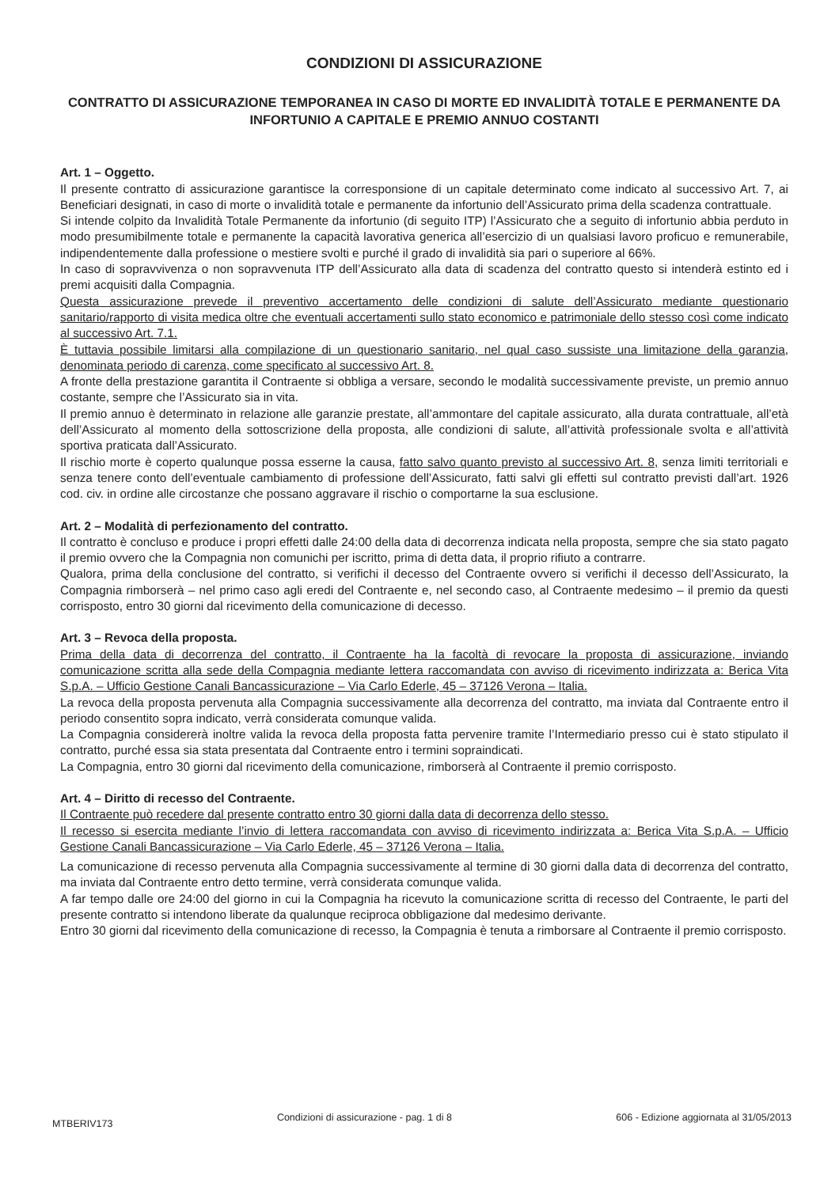CONDIZIONI DI ASSICURAZIONE
CONTRATTO DI ASSICURAZIONE TEMPORANEA IN CASO DI MORTE ED INVALIDITÀ TOTALE E PERMANENTE DA INFORTUNIO A CAPITALE E PREMIO ANNUO COSTANTI
Art. 1 – Oggetto.
Il presente contratto di assicurazione garantisce la corresponsione di un capitale determinato come indicato al successivo Art. 7, ai Beneficiari designati, in caso di morte o invalidità totale e permanente da infortunio dell’Assicurato prima della scadenza contrattuale.
Si intende colpito da Invalidità Totale Permanente da infortunio (di seguito ITP) l’Assicurato che a seguito di infortunio abbia perduto in modo presumibilmente totale e permanente la capacità lavorativa generica all’esercizio di un qualsiasi lavoro proficuo e remunerabile, indipendentemente dalla professione o mestiere svolti e purché il grado di invalidità sia pari o superiore al 66%.
In caso di sopravvivenza o non sopravvenuta ITP dell’Assicurato alla data di scadenza del contratto questo si intenderà estinto ed i premi acquisiti dalla Compagnia.
Questa assicurazione prevede il preventivo accertamento delle condizioni di salute dell’Assicurato mediante questionario sanitario/rapporto di visita medica oltre che eventuali accertamenti sullo stato economico e patrimoniale dello stesso così come indicato al successivo Art. 7.1.
È tuttavia possibile limitarsi alla compilazione di un questionario sanitario, nel qual caso sussiste una limitazione della garanzia, denominata periodo di carenza, come specificato al successivo Art. 8.
A fronte della prestazione garantita il Contraente si obbliga a versare, secondo le modalità successivamente previste, un premio annuo costante, sempre che l’Assicurato sia in vita.
Il premio annuo è determinato in relazione alle garanzie prestate, all’ammontare del capitale assicurato, alla durata contrattuale, all’età dell’Assicurato al momento della sottoscrizione della proposta, alle condizioni di salute, all’attività professionale svolta e all’attività sportiva praticata dall’Assicurato.
Il rischio morte è coperto qualunque possa esserne la causa, fatto salvo quanto previsto al successivo Art. 8, senza limiti territoriali e senza tenere conto dell’eventuale cambiamento di professione dell’Assicurato, fatti salvi gli effetti sul contratto previsti dall’art. 1926 cod. civ. in ordine alle circostanze che possano aggravare il rischio o comportarne la sua esclusione.
Art. 2 – Modalità di perfezionamento del contratto.
Il contratto è concluso e produce i propri effetti dalle 24:00 della data di decorrenza indicata nella proposta, sempre che sia stato pagato il premio ovvero che la Compagnia non comunichi per iscritto, prima di detta data, il proprio rifiuto a contrarre.
Qualora, prima della conclusione del contratto, si verifichi il decesso del Contraente ovvero si verifichi il decesso dell’Assicurato, la Compagnia rimborserà – nel primo caso agli eredi del Contraente e, nel secondo caso, al Contraente medesimo – il premio da questi corrisposto, entro 30 giorni dal ricevimento della comunicazione di decesso.
Art. 3 – Revoca della proposta.
Prima della data di decorrenza del contratto, il Contraente ha la facoltà di revocare la proposta di assicurazione, inviando comunicazione scritta alla sede della Compagnia mediante lettera raccomandata con avviso di ricevimento indirizzata a: Berica Vita S.p.A. – Ufficio Gestione Canali Bancassicurazione – Via Carlo Ederle, 45 – 37126 Verona – Italia.
La revoca della proposta pervenuta alla Compagnia successivamente alla decorrenza del contratto, ma inviata dal Contraente entro il periodo consentito sopra indicato, verrà considerata comunque valida.
La Compagnia considererà inoltre valida la revoca della proposta fatta pervenire tramite l’Intermediario presso cui è stato stipulato il contratto, purché essa sia stata presentata dal Contraente entro i termini sopraindicati.
La Compagnia, entro 30 giorni dal ricevimento della comunicazione, rimborserà al Contraente il premio corrisposto.
Art. 4 – Diritto di recesso del Contraente.
Il Contraente può recedere dal presente contratto entro 30 giorni dalla data di decorrenza dello stesso.
Il recesso si esercita mediante l’invio di lettera raccomandata con avviso di ricevimento indirizzata a: Berica Vita S.p.A. – Ufficio Gestione Canali Bancassicurazione – Via Carlo Ederle, 45 – 37126 Verona – Italia.
La comunicazione di recesso pervenuta alla Compagnia successivamente al termine di 30 giorni dalla data di decorrenza del contratto, ma inviata dal Contraente entro detto termine, verrà considerata comunque valida.
A far tempo dalle ore 24:00 del giorno in cui la Compagnia ha ricevuto la comunicazione scritta di recesso del Contraente, le parti del presente contratto si intendono liberate da qualunque reciproca obbligazione dal medesimo derivante.
Entro 30 giorni dal ricevimento della comunicazione di recesso, la Compagnia è tenuta a rimborsare al Contraente il premio corrisposto.
MTBERIV173 Condizioni di assicurazione - pag. 1 di 8 606 - Edizione aggiornata al 31/05/2013